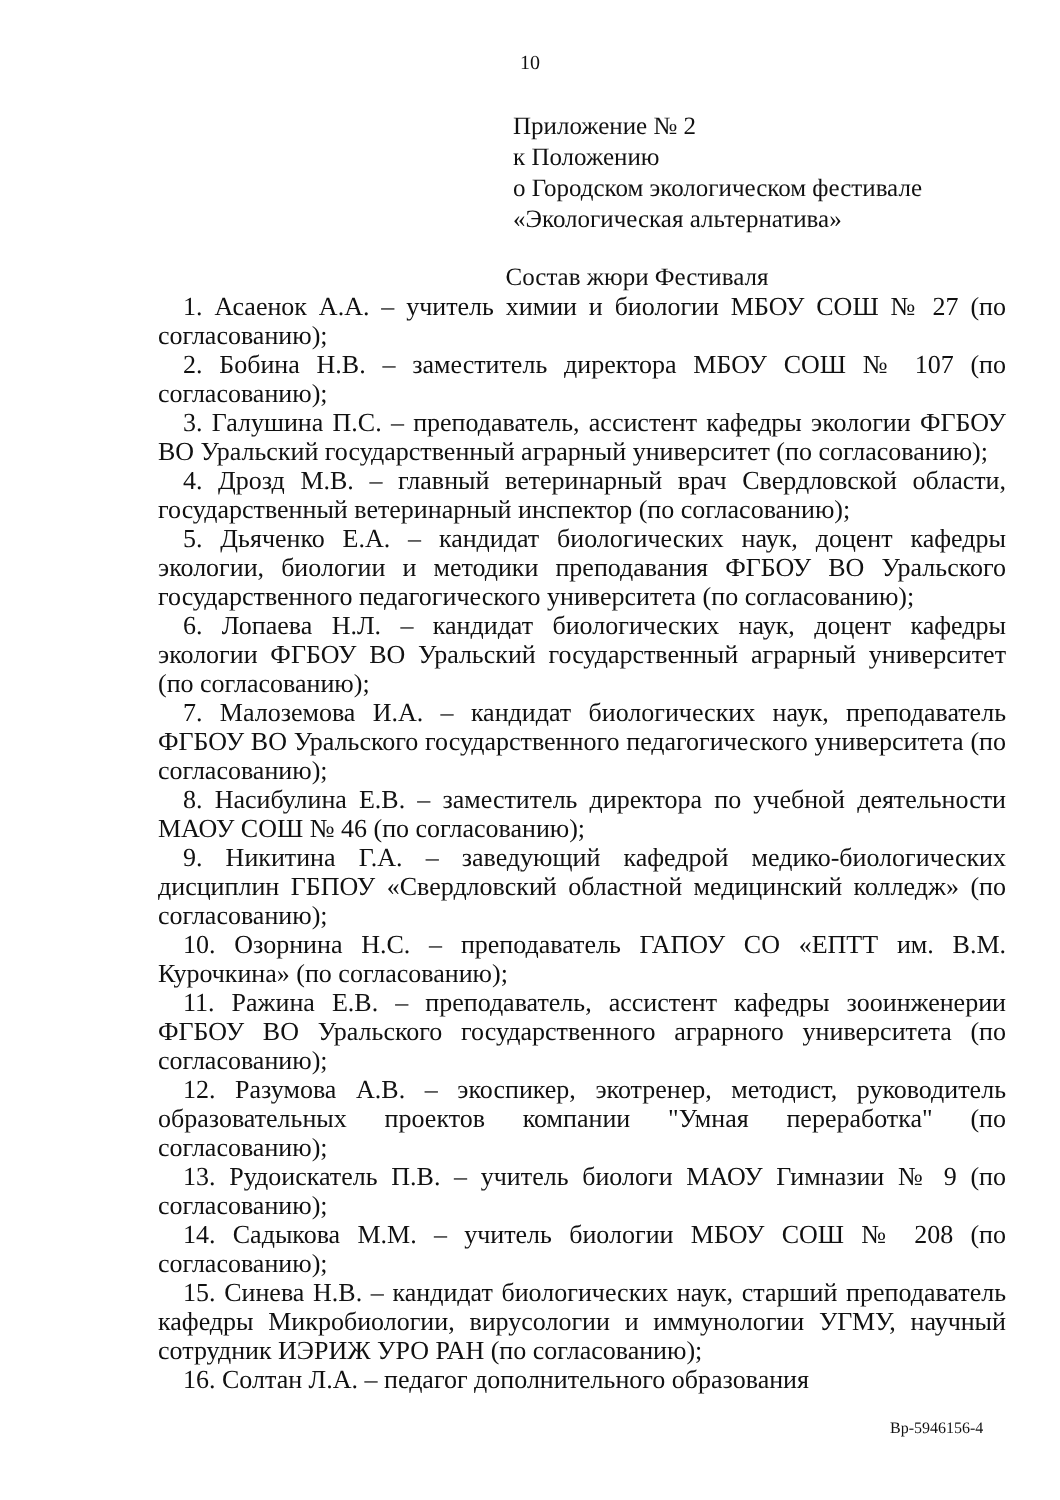10
Приложение № 2
к Положению
о Городском экологическом фестивале
«Экологическая альтернатива»
Состав жюри Фестиваля
1. Асаенок А.А. – учитель химии и биологии МБОУ СОШ № 27 (по согласованию);
2. Бобина Н.В. – заместитель директора МБОУ СОШ № 107 (по согласованию);
3. Галушина П.С. – преподаватель, ассистент кафедры экологии ФГБОУ ВО Уральский государственный аграрный университет (по согласованию);
4. Дрозд М.В. – главный ветеринарный врач Свердловской области, государственный ветеринарный инспектор (по согласованию);
5. Дьяченко Е.А. – кандидат биологических наук, доцент кафедры экологии, биологии и методики преподавания ФГБОУ ВО Уральского государственного педагогического университета (по согласованию);
6. Лопаева Н.Л. – кандидат биологических наук, доцент кафедры экологии ФГБОУ ВО Уральский государственный аграрный университет (по согласованию);
7. Малоземова И.А. – кандидат биологических наук, преподаватель ФГБОУ ВО Уральского государственного педагогического университета (по согласованию);
8. Насибулина Е.В. – заместитель директора по учебной деятельности МАОУ СОШ № 46 (по согласованию);
9. Никитина Г.А. – заведующий кафедрой медико-биологических дисциплин ГБПОУ «Свердловский областной медицинский колледж» (по согласованию);
10. Озорнина Н.С. – преподаватель ГАПОУ СО «ЕПТТ им. В.М. Курочкина» (по согласованию);
11. Ражина Е.В. – преподаватель, ассистент кафедры зооинженерии ФГБОУ ВО Уральского государственного аграрного университета (по согласованию);
12. Разумова А.В. – экоспикер, экотренер, методист, руководитель образовательных проектов компании "Умная переработка" (по согласованию);
13. Рудоискатель П.В. – учитель биологи МАОУ Гимназии № 9 (по согласованию);
14. Садыкова М.М. – учитель биологии МБОУ СОШ № 208 (по согласованию);
15. Синева Н.В. – кандидат биологических наук, старший преподаватель кафедры Микробиологии, вирусологии и иммунологии УГМУ, научный сотрудник ИЭРИЖ УРО РАН (по согласованию);
16. Солтан Л.А. – педагог дополнительного образования
Вр-5946156-4